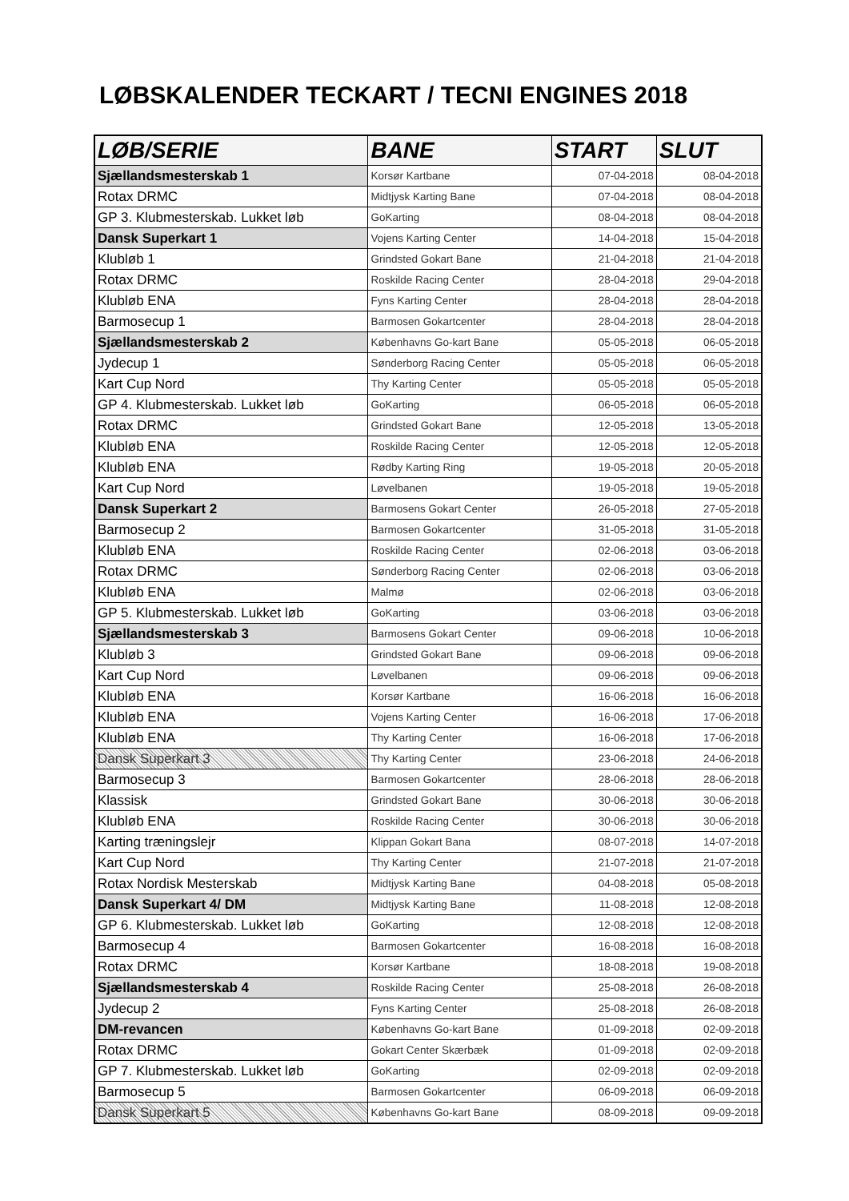LØBSKALENDER TECKART / TECNI ENGINES 2018
| LØB/SERIE | BANE | START | SLUT |
| --- | --- | --- | --- |
| Sjællandsmesterskab 1 | Korsør Kartbane | 07-04-2018 | 08-04-2018 |
| Rotax DRMC | Midtjysk Karting Bane | 07-04-2018 | 08-04-2018 |
| GP 3. Klubmesterskab. Lukket løb | GoKarting | 08-04-2018 | 08-04-2018 |
| Dansk Superkart 1 | Vojens Karting Center | 14-04-2018 | 15-04-2018 |
| Klubløb 1 | Grindsted Gokart Bane | 21-04-2018 | 21-04-2018 |
| Rotax DRMC | Roskilde Racing Center | 28-04-2018 | 29-04-2018 |
| Klubløb ENA | Fyns Karting Center | 28-04-2018 | 28-04-2018 |
| Barmosecup 1 | Barmosen Gokartcenter | 28-04-2018 | 28-04-2018 |
| Sjællandsmesterskab 2 | Københavns Go-kart Bane | 05-05-2018 | 06-05-2018 |
| Jydecup 1 | Sønderborg Racing Center | 05-05-2018 | 06-05-2018 |
| Kart Cup Nord | Thy Karting Center | 05-05-2018 | 05-05-2018 |
| GP 4. Klubmesterskab. Lukket løb | GoKarting | 06-05-2018 | 06-05-2018 |
| Rotax DRMC | Grindsted Gokart Bane | 12-05-2018 | 13-05-2018 |
| Klubløb ENA | Roskilde Racing Center | 12-05-2018 | 12-05-2018 |
| Klubløb ENA | Rødby Karting Ring | 19-05-2018 | 20-05-2018 |
| Kart Cup Nord | Løvelbanen | 19-05-2018 | 19-05-2018 |
| Dansk Superkart 2 | Barmosens Gokart Center | 26-05-2018 | 27-05-2018 |
| Barmosecup 2 | Barmosen Gokartcenter | 31-05-2018 | 31-05-2018 |
| Klubløb ENA | Roskilde Racing Center | 02-06-2018 | 03-06-2018 |
| Rotax DRMC | Sønderborg Racing Center | 02-06-2018 | 03-06-2018 |
| Klubløb ENA | Malmø | 02-06-2018 | 03-06-2018 |
| GP 5. Klubmesterskab. Lukket løb | GoKarting | 03-06-2018 | 03-06-2018 |
| Sjællandsmesterskab 3 | Barmosens Gokart Center | 09-06-2018 | 10-06-2018 |
| Klubløb 3 | Grindsted Gokart Bane | 09-06-2018 | 09-06-2018 |
| Kart Cup Nord | Løvelbanen | 09-06-2018 | 09-06-2018 |
| Klubløb ENA | Korsør Kartbane | 16-06-2018 | 16-06-2018 |
| Klubløb ENA | Vojens Karting Center | 16-06-2018 | 17-06-2018 |
| Klubløb ENA | Thy Karting Center | 16-06-2018 | 17-06-2018 |
| Dansk Superkart 3 | Thy Karting Center | 23-06-2018 | 24-06-2018 |
| Barmosecup 3 | Barmosen Gokartcenter | 28-06-2018 | 28-06-2018 |
| Klassisk | Grindsted Gokart Bane | 30-06-2018 | 30-06-2018 |
| Klubløb ENA | Roskilde Racing Center | 30-06-2018 | 30-06-2018 |
| Karting træningslejr | Klippan Gokart Bana | 08-07-2018 | 14-07-2018 |
| Kart Cup Nord | Thy Karting Center | 21-07-2018 | 21-07-2018 |
| Rotax Nordisk Mesterskab | Midtjysk Karting Bane | 04-08-2018 | 05-08-2018 |
| Dansk Superkart 4/ DM | Midtjysk Karting Bane | 11-08-2018 | 12-08-2018 |
| GP 6. Klubmesterskab. Lukket løb | GoKarting | 12-08-2018 | 12-08-2018 |
| Barmosecup 4 | Barmosen Gokartcenter | 16-08-2018 | 16-08-2018 |
| Rotax DRMC | Korsør Kartbane | 18-08-2018 | 19-08-2018 |
| Sjællandsmesterskab 4 | Roskilde Racing Center | 25-08-2018 | 26-08-2018 |
| Jydecup 2 | Fyns Karting Center | 25-08-2018 | 26-08-2018 |
| DM-revancen | Københavns Go-kart Bane | 01-09-2018 | 02-09-2018 |
| Rotax DRMC | Gokart Center Skærbæk | 01-09-2018 | 02-09-2018 |
| GP 7. Klubmesterskab. Lukket løb | GoKarting | 02-09-2018 | 02-09-2018 |
| Barmosecup 5 | Barmosen Gokartcenter | 06-09-2018 | 06-09-2018 |
| Dansk Superkart 5 | Københavns Go-kart Bane | 08-09-2018 | 09-09-2018 |